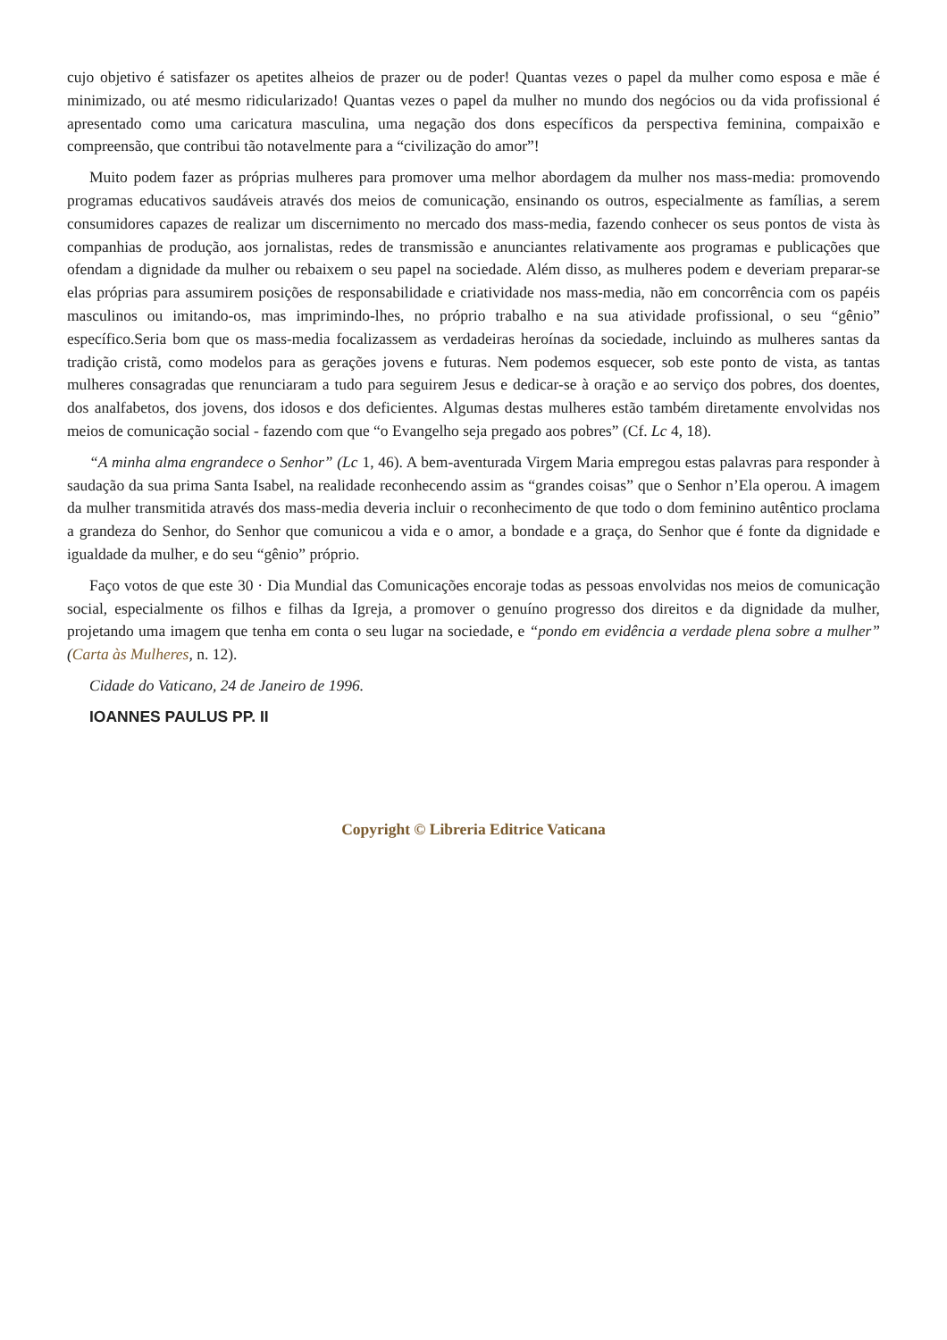cujo objetivo é satisfazer os apetites alheios de prazer ou de poder! Quantas vezes o papel da mulher como esposa e mãe é minimizado, ou até mesmo ridicularizado! Quantas vezes o papel da mulher no mundo dos negócios ou da vida profissional é apresentado como uma caricatura masculina, uma negação dos dons específicos da perspectiva feminina, compaixão e compreensão, que contribui tão notavelmente para a “civilização do amor”!
Muito podem fazer as próprias mulheres para promover uma melhor abordagem da mulher nos mass-media: promovendo programas educativos saudáveis através dos meios de comunicação, ensinando os outros, especialmente as famílias, a serem consumidores capazes de realizar um discernimento no mercado dos mass-media, fazendo conhecer os seus pontos de vista às companhias de produção, aos jornalistas, redes de transmissão e anunciantes relativamente aos programas e publicações que ofendam a dignidade da mulher ou rebaixem o seu papel na sociedade. Além disso, as mulheres podem e deveriam preparar-se elas próprias para assumirem posições de responsabilidade e criatividade nos mass-media, não em concorrência com os papéis masculinos ou imitando-os, mas imprimindo-lhes, no próprio trabalho e na sua atividade profissional, o seu “gênio” específico.Seria bom que os mass-media focalizassem as verdadeiras heroínas da sociedade, incluindo as mulheres santas da tradição cristã, como modelos para as gerações jovens e futuras. Nem podemos esquecer, sob este ponto de vista, as tantas mulheres consagradas que renunciaram a tudo para seguirem Jesus e dedicar-se à oração e ao serviço dos pobres, dos doentes, dos analfabetos, dos jovens, dos idosos e dos deficientes. Algumas destas mulheres estão também diretamente envolvidas nos meios de comunicação social - fazendo com que “o Evangelho seja pregado aos pobres” (Cf. Lc 4, 18).
“A minha alma engrandece o Senhor” (Lc 1, 46). A bem-aventurada Virgem Maria empregou estas palavras para responder à saudação da sua prima Santa Isabel, na realidade reconhecendo assim as “grandes coisas” que o Senhor n’Ela operou. A imagem da mulher transmitida através dos mass-media deveria incluir o reconhecimento de que todo o dom feminino autêntico proclama a grandeza do Senhor, do Senhor que comunicou a vida e o amor, a bondade e a graça, do Senhor que é fonte da dignidade e igualdade da mulher, e do seu “gênio” próprio.
Faço votos de que este 30 · Dia Mundial das Comunicações encoraje todas as pessoas envolvidas nos meios de comunicação social, especialmente os filhos e filhas da Igreja, a promover o genuíno progresso dos direitos e da dignidade da mulher, projetando uma imagem que tenha em conta o seu lugar na sociedade, e “pondo em evidência a verdade plena sobre a mulher” (Carta às Mulheres, n. 12).
Cidade do Vaticano, 24 de Janeiro de 1996.
IOANNES PAULUS PP. II
Copyright © Libreria Editrice Vaticana